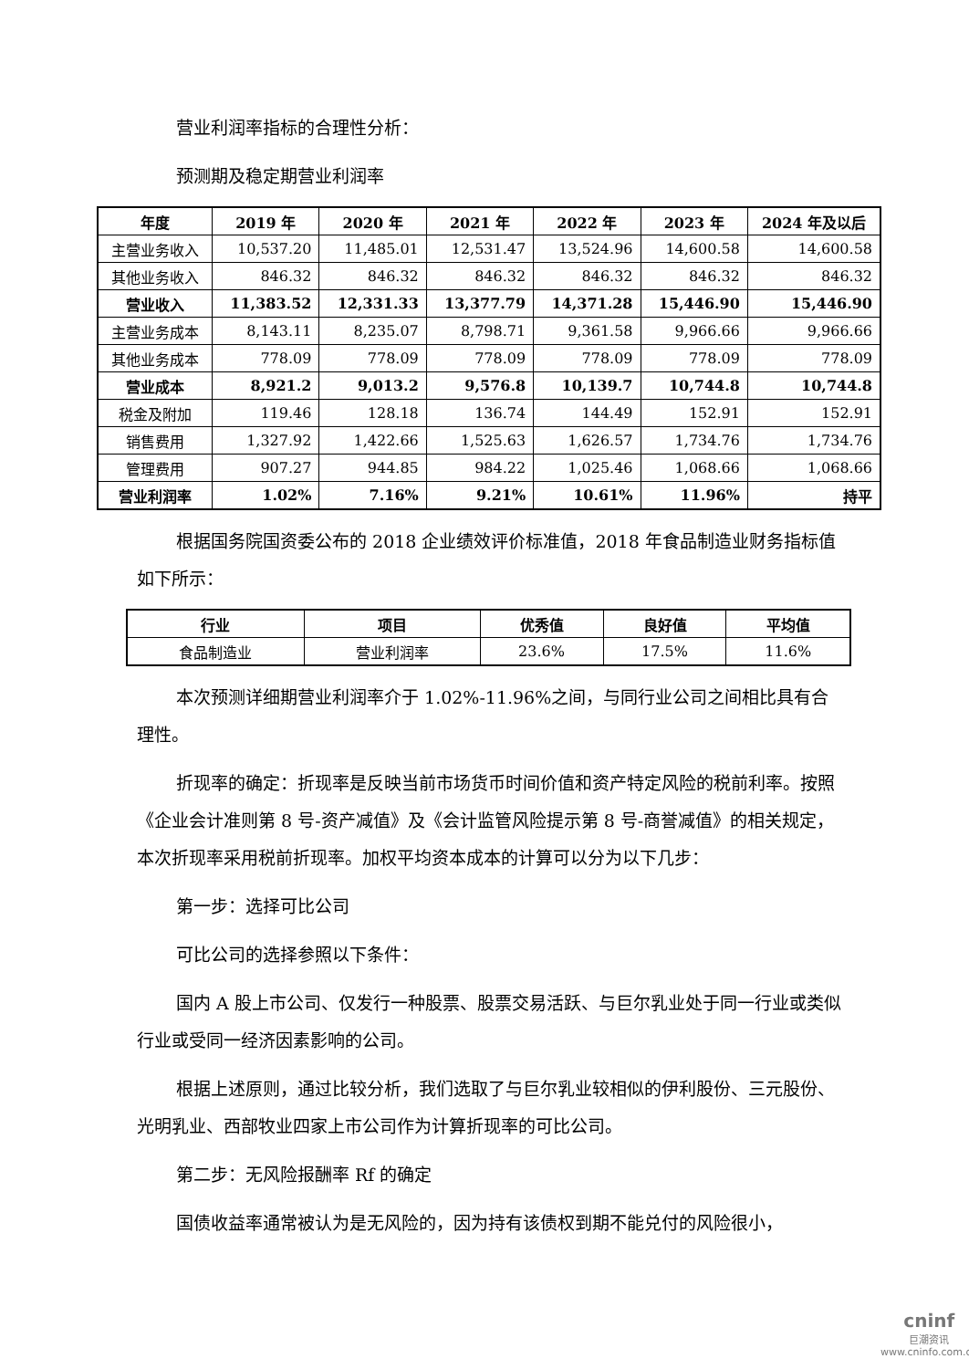营业利润率指标的合理性分析：
预测期及稳定期营业利润率
| 年度 | 2019 年 | 2020 年 | 2021 年 | 2022 年 | 2023 年 | 2024 年及以后 |
| --- | --- | --- | --- | --- | --- | --- |
| 主营业务收入 | 10,537.20 | 11,485.01 | 12,531.47 | 13,524.96 | 14,600.58 | 14,600.58 |
| 其他业务收入 | 846.32 | 846.32 | 846.32 | 846.32 | 846.32 | 846.32 |
| 营业收入 | 11,383.52 | 12,331.33 | 13,377.79 | 14,371.28 | 15,446.90 | 15,446.90 |
| 主营业务成本 | 8,143.11 | 8,235.07 | 8,798.71 | 9,361.58 | 9,966.66 | 9,966.66 |
| 其他业务成本 | 778.09 | 778.09 | 778.09 | 778.09 | 778.09 | 778.09 |
| 营业成本 | 8,921.2 | 9,013.2 | 9,576.8 | 10,139.7 | 10,744.8 | 10,744.8 |
| 税金及附加 | 119.46 | 128.18 | 136.74 | 144.49 | 152.91 | 152.91 |
| 销售费用 | 1,327.92 | 1,422.66 | 1,525.63 | 1,626.57 | 1,734.76 | 1,734.76 |
| 管理费用 | 907.27 | 944.85 | 984.22 | 1,025.46 | 1,068.66 | 1,068.66 |
| 营业利润率 | 1.02% | 7.16% | 9.21% | 10.61% | 11.96% | 持平 |
根据国务院国资委公布的 2018 企业绩效评价标准值，2018 年食品制造业财务指标值如下所示：
| 行业 | 项目 | 优秀值 | 良好值 | 平均值 |
| --- | --- | --- | --- | --- |
| 食品制造业 | 营业利润率 | 23.6% | 17.5% | 11.6% |
本次预测详细期营业利润率介于 1.02%-11.96%之间，与同行业公司之间相比具有合理性。
折现率的确定：折现率是反映当前市场货币时间价值和资产特定风险的税前利率。按照《企业会计准则第 8 号-资产减值》及《会计监管风险提示第 8 号-商誉减值》的相关规定，本次折现率采用税前折现率。加权平均资本成本的计算可以分为以下几步：
第一步：选择可比公司
可比公司的选择参照以下条件：
国内 A 股上市公司、仅发行一种股票、股票交易活跃、与巨尔乳业处于同一行业或类似行业或受同一经济因素影响的公司。
根据上述原则，通过比较分析，我们选取了与巨尔乳业较相似的伊利股份、三元股份、光明乳业、西部牧业四家上市公司作为计算折现率的可比公司。
第二步：无风险报酬率 Rf 的确定
国债收益率通常被认为是无风险的，因为持有该债权到期不能兑付的风险很小，
cninf
巨潮资讯
www.cninfo.com.cn